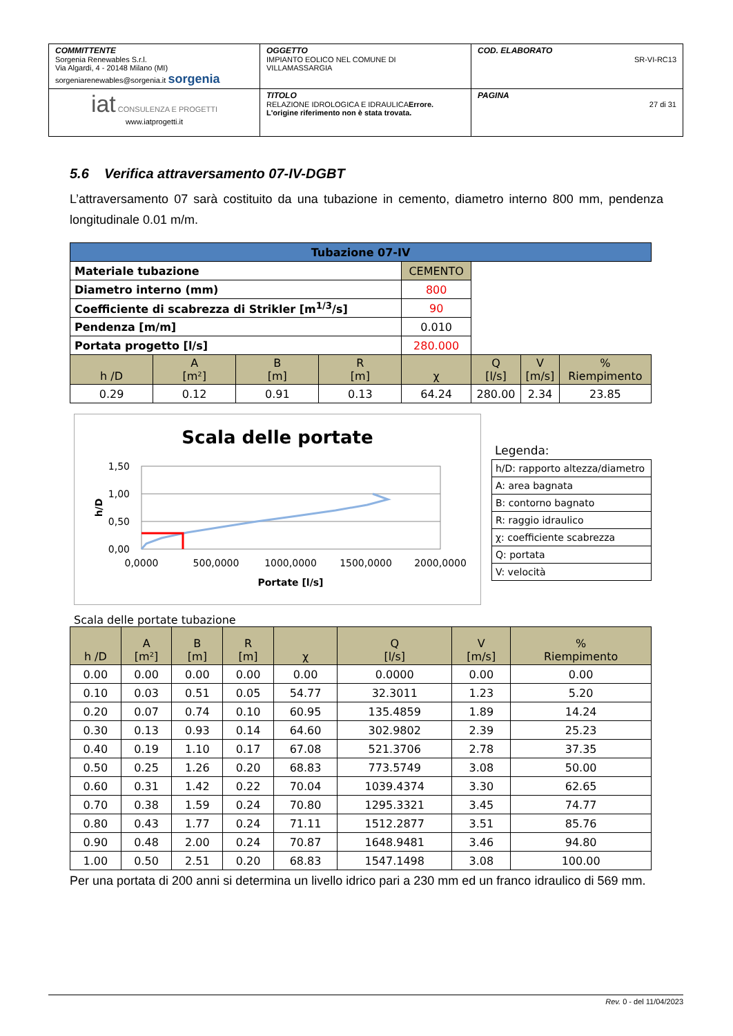| COMMITTENTE Sorgenia Renewables S.r.l. Via Algardi, 4 - 20148 Milano (MI) sorgeniarenewables@sorgenia.it sorgenia | OGGETTO IMPIANTO EOLICO NEL COMUNE DI VILLAMASSARGIA | COD. ELABORATO SR-VI-RC13 |
| iat CONSULENZA E PROGETTI www.iatprogetti.it | TITOLO RELAZIONE IDROLOGICA E IDRAULICA Errore. L'origine riferimento non è stata trovata. | PAGINA 27 di 31 |
5.6 Verifica attraversamento 07-IV-DGBT
L’attraversamento 07 sarà costituito da una tubazione in cemento, diametro interno 800 mm, pendenza longitudinale 0.01 m/m.
| Tubazione 07-IV | | | | | | | |
| --- | --- | --- | --- | --- | --- | --- | --- |
| Materiale tubazione | | | | CEMENTO | | | |
| Diametro interno (mm) | | | | 800 | | | |
| Coefficiente di scabrezza di Strikler [m<sup>1/3</sup>/s] | | | | 90 | | | |
| Pendenza [m/m] | | | | 0.010 | | | |
| Portata progetto [l/s] | | | | 280.000 | | | |
| h /D | A [m²] | B [m] | R [m] | χ | Q [l/s] | V [m/s] | % Riempimento |
| 0.29 | 0.12 | 0.91 | 0.13 | 64.24 | 280.00 | 2.34 | 23.85 |
Scala delle portate
1,50
1,00
0,50
0,00
0,0000
500,0000
1000,0000
1500,0000
2000,0000
Portate [l/s]
h/D
Legenda:
h/D: rapporto altezza/diametro
A: area bagnata
B: contorno bagnato
R: raggio idraulico
χ: coefficiente scabrezza
Q: portata
V: velocità
Scala delle portate tubazione
| h /D | A [m²] | B [m] | R [m] | χ | Q [l/s] | V [m/s] | % Riempimento |
| --- | --- | --- | --- | --- | --- | --- | --- |
| 0.00 | 0.00 | 0.00 | 0.00 | 0.00 | 0.0000 | 0.00 | 0.00 |
| 0.10 | 0.03 | 0.51 | 0.05 | 54.77 | 32.3011 | 1.23 | 5.20 |
| 0.20 | 0.07 | 0.74 | 0.10 | 60.95 | 135.4859 | 1.89 | 14.24 |
| 0.30 | 0.13 | 0.93 | 0.14 | 64.60 | 302.9802 | 2.39 | 25.23 |
| 0.40 | 0.19 | 1.10 | 0.17 | 67.08 | 521.3706 | 2.78 | 37.35 |
| 0.50 | 0.25 | 1.26 | 0.20 | 68.83 | 773.5749 | 3.08 | 50.00 |
| 0.60 | 0.31 | 1.42 | 0.22 | 70.04 | 1039.4374 | 3.30 | 62.65 |
| 0.70 | 0.38 | 1.59 | 0.24 | 70.80 | 1295.3321 | 3.45 | 74.77 |
| 0.80 | 0.43 | 1.77 | 0.24 | 71.11 | 1512.2877 | 3.51 | 85.76 |
| 0.90 | 0.48 | 2.00 | 0.24 | 70.87 | 1648.9481 | 3.46 | 94.80 |
| 1.00 | 0.50 | 2.51 | 0.20 | 68.83 | 1547.1498 | 3.08 | 100.00 |
Per una portata di 200 anni si determina un livello idrico pari a 230 mm ed un franco idraulico di 569 mm.
Rev. 0 - del 11/04/2023